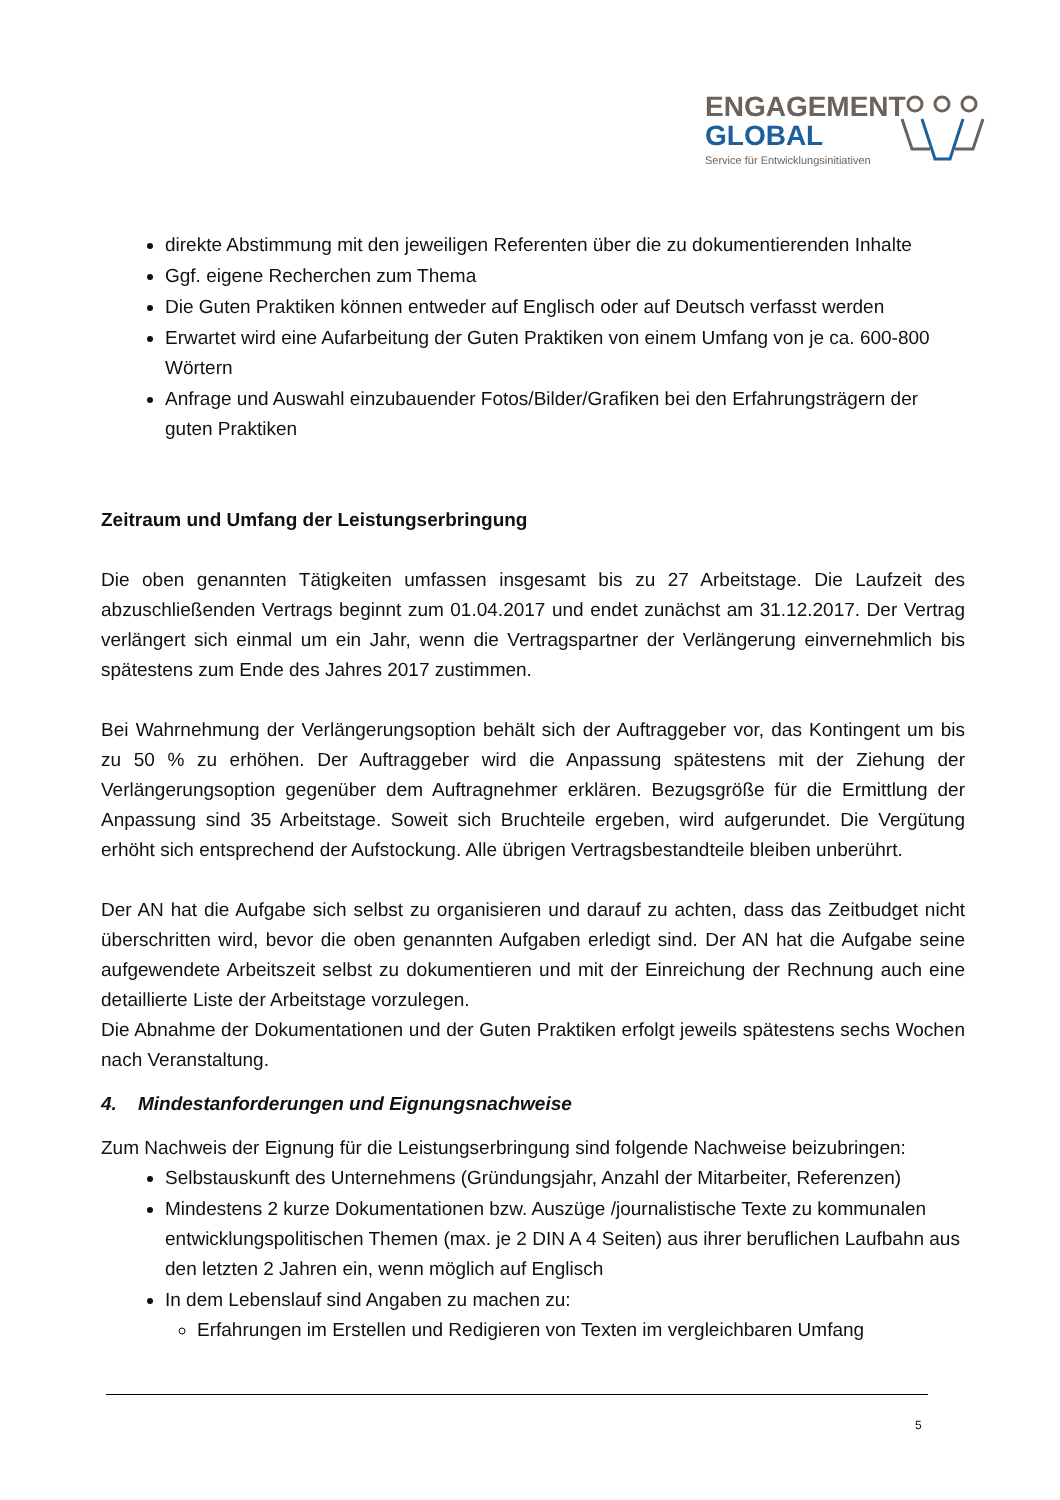ENGAGEMENT
GLOBAL
Service für Entwicklungsinitiativen
direkte Abstimmung mit den jeweiligen Referenten über die zu dokumentierenden Inhalte
Ggf. eigene Recherchen zum Thema
Die Guten Praktiken können entweder auf Englisch oder auf Deutsch verfasst werden
Erwartet wird eine Aufarbeitung der Guten Praktiken von einem Umfang von je ca. 600-800 Wörtern
Anfrage und Auswahl einzubauender Fotos/Bilder/Grafiken bei den Erfahrungsträgern der guten Praktiken
Zeitraum und Umfang der Leistungserbringung
Die oben genannten Tätigkeiten umfassen insgesamt bis zu 27 Arbeitstage. Die Laufzeit des abzuschließenden Vertrags beginnt zum 01.04.2017 und endet zunächst am 31.12.2017. Der Vertrag verlängert sich einmal um ein Jahr, wenn die Vertragspartner der Verlängerung einvernehmlich bis spätestens zum Ende des Jahres 2017 zustimmen.
Bei Wahrnehmung der Verlängerungsoption behält sich der Auftraggeber vor, das Kontingent um bis zu 50 % zu erhöhen. Der Auftraggeber wird die Anpassung spätestens mit der Ziehung der Verlängerungsoption gegenüber dem Auftragnehmer erklären. Bezugsgröße für die Ermittlung der Anpassung sind 35 Arbeitstage. Soweit sich Bruchteile ergeben, wird aufgerundet. Die Vergütung erhöht sich entsprechend der Aufstockung. Alle übrigen Vertragsbestandteile bleiben unberührt.
Der AN hat die Aufgabe sich selbst zu organisieren und darauf zu achten, dass das Zeitbudget nicht überschritten wird, bevor die oben genannten Aufgaben erledigt sind. Der AN hat die Aufgabe seine aufgewendete Arbeitszeit selbst zu dokumentieren und mit der Einreichung der Rechnung auch eine detaillierte Liste der Arbeitstage vorzulegen.
Die Abnahme der Dokumentationen und der Guten Praktiken erfolgt jeweils spätestens sechs Wochen nach Veranstaltung.
4. Mindestanforderungen und Eignungsnachweise
Zum Nachweis der Eignung für die Leistungserbringung sind folgende Nachweise beizubringen:
Selbstauskunft des Unternehmens (Gründungsjahr, Anzahl der Mitarbeiter, Referenzen)
Mindestens 2 kurze Dokumentationen bzw. Auszüge /journalistische Texte zu kommunalen entwicklungspolitischen Themen (max. je 2 DIN A 4 Seiten) aus ihrer beruflichen Laufbahn aus den letzten 2 Jahren ein, wenn möglich auf Englisch
In dem Lebenslauf sind Angaben zu machen zu:
Erfahrungen im Erstellen und Redigieren von Texten im vergleichbaren Umfang
5